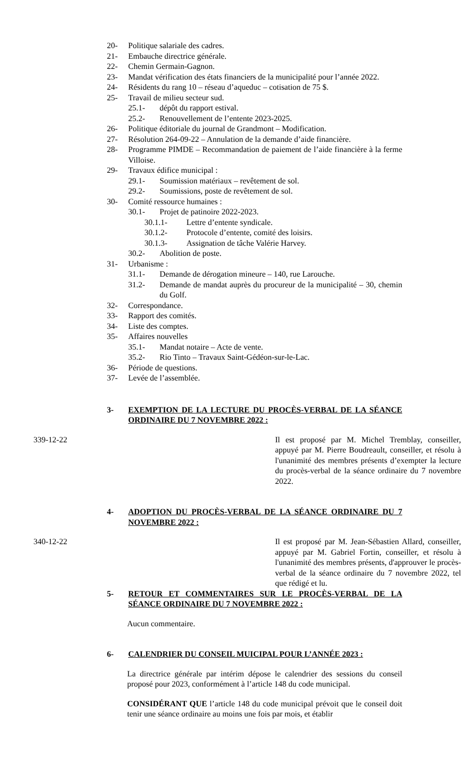20- Politique salariale des cadres.
21- Embauche directrice générale.
22- Chemin Germain-Gagnon.
23- Mandat vérification des états financiers de la municipalité pour l’année 2022.
24- Résidents du rang 10 – réseau d’aqueduc – cotisation de 75 $.
25- Travail de milieu secteur sud.
25.1- dépôt du rapport estival.
25.2- Renouvellement de l’entente 2023-2025.
26- Politique éditoriale du journal de Grandmont – Modification.
27- Résolution 264-09-22 – Annulation de la demande d’aide financière.
28- Programme PIMDE – Recommandation de paiement de l’aide financière à la ferme Villoise.
29- Travaux édifice municipal :
29.1- Soumission matériaux – revêtement de sol.
29.2- Soumissions, poste de revêtement de sol.
30- Comité ressource humaines :
30.1- Projet de patinoire 2022-2023.
30.1.1- Lettre d’entente syndicale.
30.1.2- Protocole d’entente, comité des loisirs.
30.1.3- Assignation de tâche Valérie Harvey.
30.2- Abolition de poste.
31- Urbanisme :
31.1- Demande de dérogation mineure – 140, rue Larouche.
31.2- Demande de mandat auprès du procureur de la municipalité – 30, chemin du Golf.
32- Correspondance.
33- Rapport des comités.
34- Liste des comptes.
35- Affaires nouvelles
35.1- Mandat notaire – Acte de vente.
35.2- Rio Tinto – Travaux Saint-Gédéon-sur-le-Lac.
36- Période de questions.
37- Levée de l’assemblée.
3- EXEMPTION DE LA LECTURE DU PROCÈS-VERBAL DE LA SÉANCE ORDINAIRE DU 7 NOVEMBRE 2022 :
339-12-22 Il est proposé par M. Michel Tremblay, conseiller, appuyé par M. Pierre Boudreault, conseiller, et résolu à l'unanimité des membres présents d’exempter la lecture du procès-verbal de la séance ordinaire du 7 novembre 2022.
4- ADOPTION DU PROCÈS-VERBAL DE LA SÉANCE ORDINAIRE DU 7 NOVEMBRE 2022 :
340-12-22 Il est proposé par M. Jean-Sébastien Allard, conseiller, appuyé par M. Gabriel Fortin, conseiller, et résolu à l'unanimité des membres présents, d'approuver le procès-verbal de la séance ordinaire du 7 novembre 2022, tel que rédigé et lu.
5- RETOUR ET COMMENTAIRES SUR LE PROCÈS-VERBAL DE LA SÉANCE ORDINAIRE DU 7 NOVEMBRE 2022 :
Aucun commentaire.
6- CALENDRIER DU CONSEIL MUICIPAL POUR L’ANNÉE 2023 :
La directrice générale par intérim dépose le calendrier des sessions du conseil proposé pour 2023, conformément à l’article 148 du code municipal.
CONSIDÉRANT QUE l’article 148 du code municipal prévoit que le conseil doit tenir une séance ordinaire au moins une fois par mois, et établir